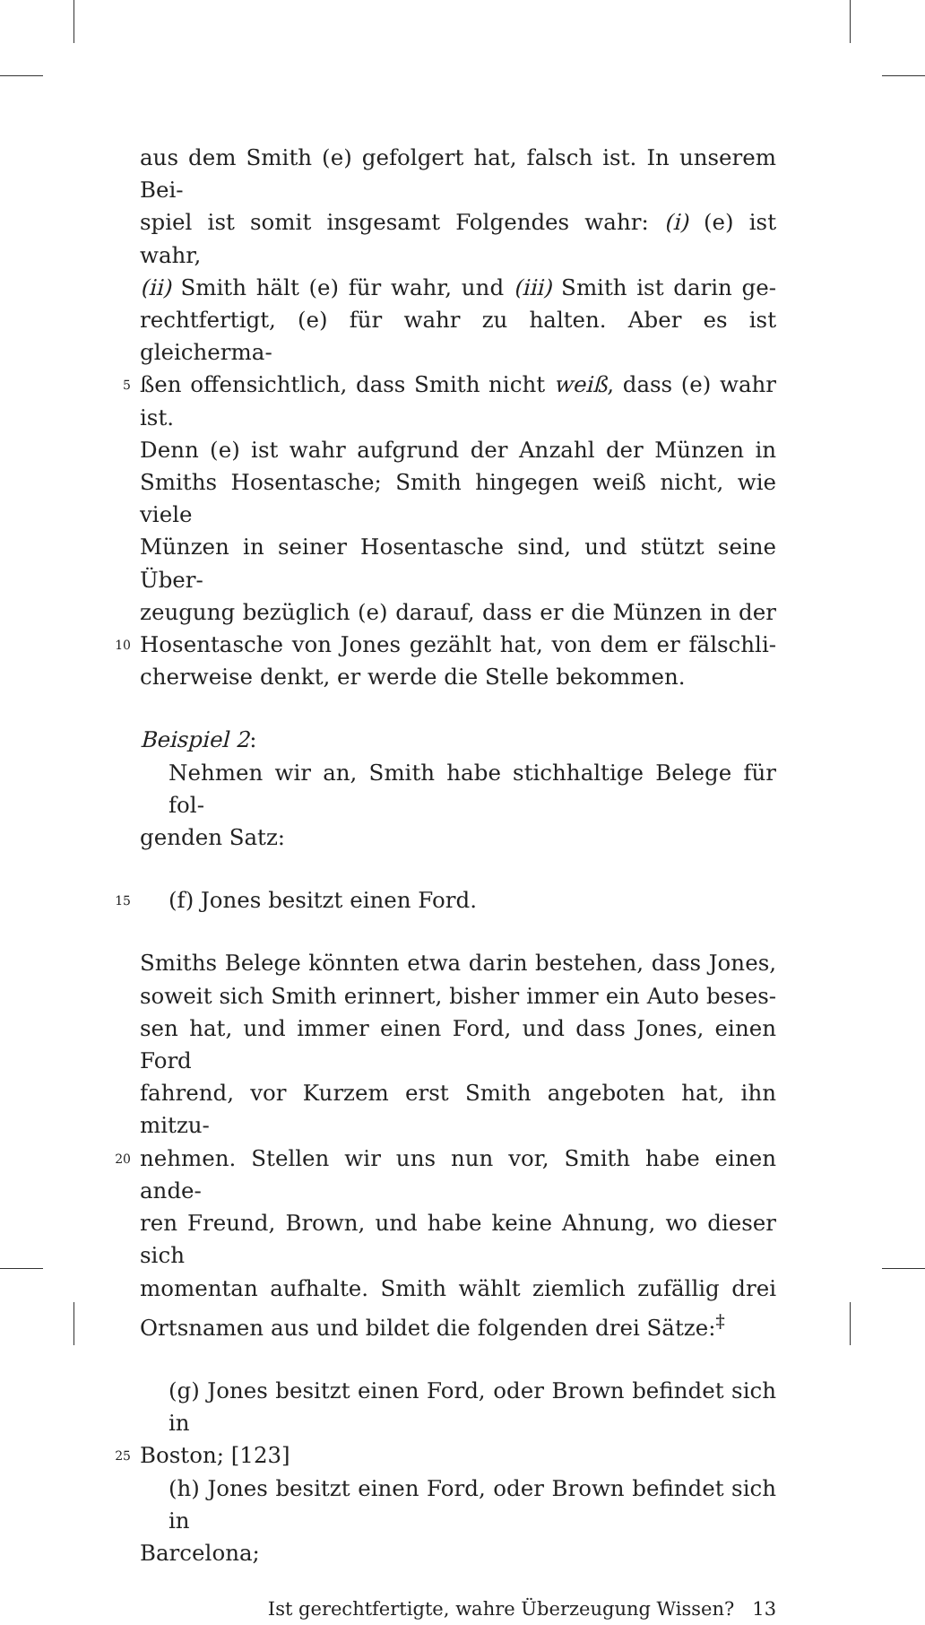aus dem Smith (e) gefolgert hat, falsch ist. In unserem Bei-
spiel ist somit insgesamt Folgendes wahr: (i) (e) ist wahr,
(ii) Smith hält (e) für wahr, und (iii) Smith ist darin ge-
rechtfertigt, (e) für wahr zu halten. Aber es ist gleicherma-
5 ßen offensichtlich, dass Smith nicht weiß, dass (e) wahr ist.
Denn (e) ist wahr aufgrund der Anzahl der Münzen in
Smiths Hosentasche; Smith hingegen weiß nicht, wie viele
Münzen in seiner Hosentasche sind, und stützt seine Über-
zeugung bezüglich (e) darauf, dass er die Münzen in der
10 Hosentasche von Jones gezählt hat, von dem er fälschli-
cherweise denkt, er werde die Stelle bekommen.
Beispiel 2:
Nehmen wir an, Smith habe stichhaltige Belege für fol-
genden Satz:
15 (f) Jones besitzt einen Ford.
Smiths Belege könnten etwa darin bestehen, dass Jones,
soweit sich Smith erinnert, bisher immer ein Auto beses-
sen hat, und immer einen Ford, und dass Jones, einen Ford
fahrend, vor Kurzem erst Smith angeboten hat, ihn mitzu-
20 nehmen. Stellen wir uns nun vor, Smith habe einen ande-
ren Freund, Brown, und habe keine Ahnung, wo dieser sich
momentan aufhalte. Smith wählt ziemlich zufällig drei
Ortsnamen aus und bildet die folgenden drei Sätze:<sup>‡</sup>
(g) Jones besitzt einen Ford, oder Brown befindet sich in
25 Boston; [123]
(h) Jones besitzt einen Ford, oder Brown befindet sich in
Barcelona;
Ist gerechtfertigte, wahre Überzeugung Wissen? 13